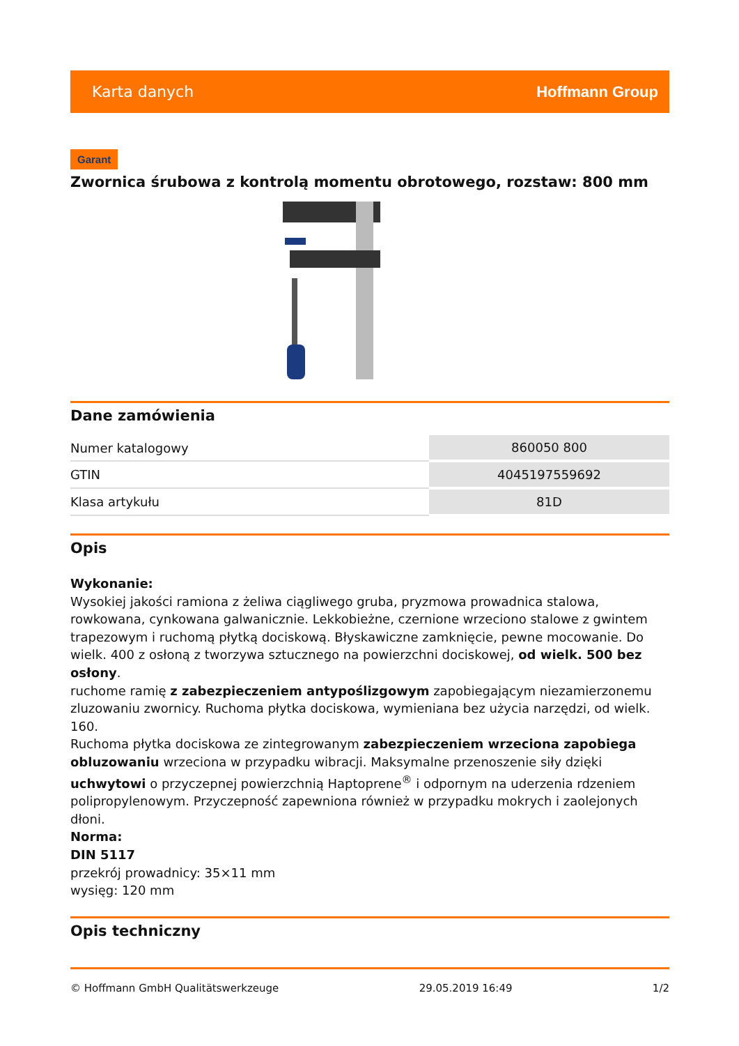Karta danych Hoffmann Group
Garant
Zwornica śrubowa z kontrolą momentu obrotowego, rozstaw: 800 mm
Dane zamówienia
| Numer katalogowy | 860050 800 |
| GTIN | 4045197559692 |
| Klasa artykułu | 81D |
Opis
Wykonanie:
Wysokiej jakości ramiona z żeliwa ciągliwego gruba, pryzmowa prowadnica stalowa, rowkowana, cynkowana galwanicznie. Lekkobieżne, czernione wrzeciono stalowe z gwintem trapezowym i ruchomą płytką dociskową. Błyskawiczne zamknięcie, pewne mocowanie. Do wielk. 400 z osłoną z tworzywa sztucznego na powierzchni dociskowej, od wielk. 500 bez osłony.
ruchome ramię z zabezpieczeniem antypoślizgowym zapobiegającym niezamierzonemu zluzowaniu zwornicy. Ruchoma płytka dociskowa, wymieniana bez użycia narzędzi, od wielk. 160.
Ruchoma płytka dociskowa ze zintegrowanym zabezpieczeniem wrzeciona zapobiega obluzowaniu wrzeciona w przypadku wibracji. Maksymalne przenoszenie siły dzięki uchwytowi o przyczepnej powierzchnią Haptoprene<sup>®</sup> i odpornym na uderzenia rdzeniem polipropylenowym. Przyczepność zapewniona również w przypadku mokrych i zaolejonych dłoni.
Norma:
DIN 5117
przekrój prowadnicy: 35×11 mm
wysięg: 120 mm
Opis techniczny
© Hoffmann GmbH Qualitätswerkzeuge 29.05.2019 16:49 1/2